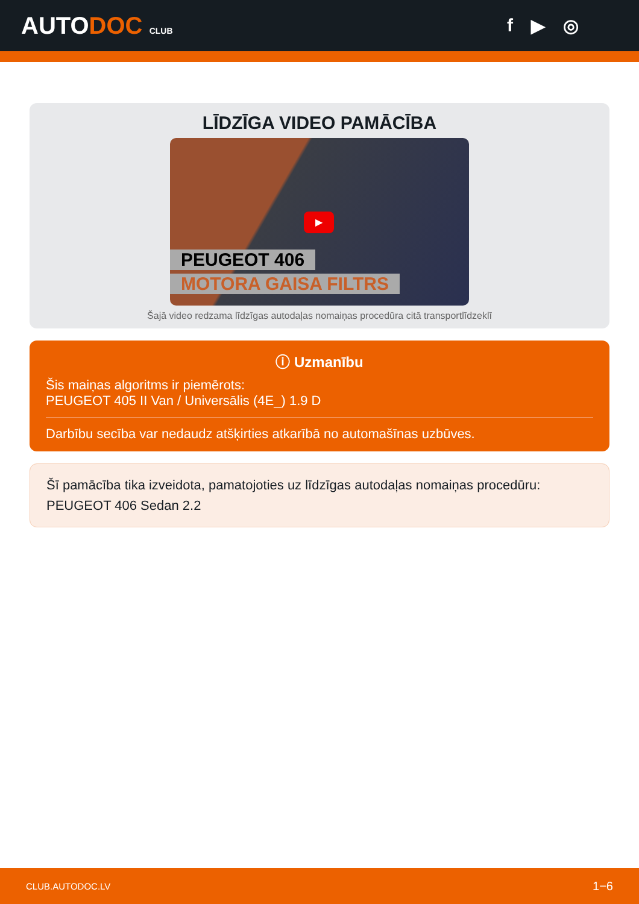AUTODOC CLUB
f ▶ ◎
LĪDZĪGA VIDEO PAMĀCĪBA
▶
PEUGEOT 406
MOTORA GAISA FILTRS
Šajā video redzama līdzīgas autodaļas nomaiņas procedūra citā transportlīdzeklī
ⓘ Uzmanību
Šis maiņas algoritms ir piemērots:
PEUGEOT 405 II Van / Universālis (4E_) 1.9 D
Darbību secība var nedaudz atšķirties atkarībā no automašīnas uzbūves.
Šī pamācība tika izveidota, pamatojoties uz līdzīgas autodaļas nomaiņas procedūru: PEUGEOT 406 Sedan 2.2
CLUB.AUTODOC.LV 1−6